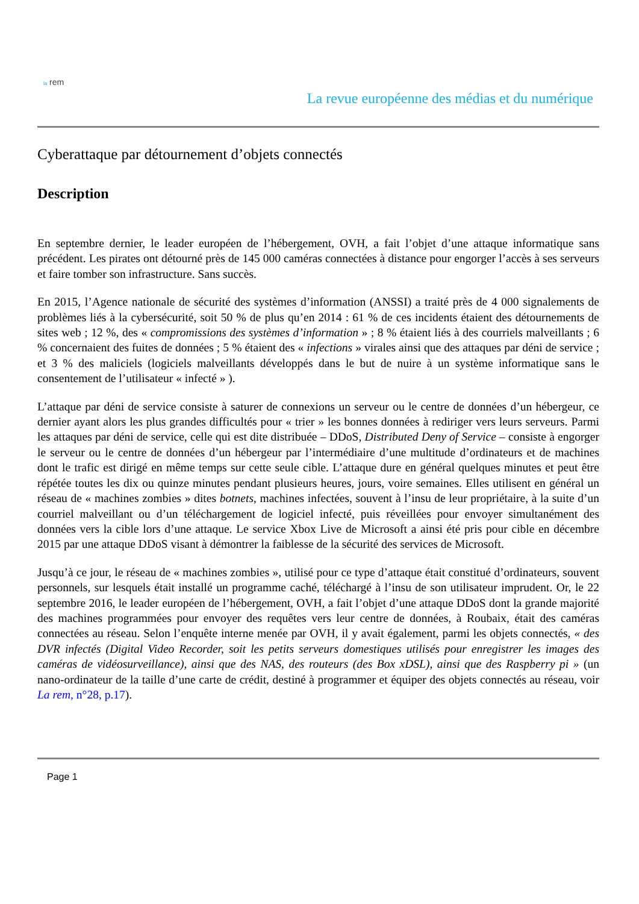la rem
La revue européenne des médias et du numérique
Cyberattaque par détournement d’objets connectés
Description
En septembre dernier, le leader européen de l’hébergement, OVH, a fait l’objet d’une attaque informatique sans précédent. Les pirates ont détourné près de 145 000 caméras connectées à distance pour engorger l’accès à ses serveurs et faire tomber son infrastructure. Sans succès.
En 2015, l’Agence nationale de sécurité des systèmes d’information (ANSSI) a traité près de 4 000 signalements de problèmes liés à la cybersécurité, soit 50 % de plus qu’en 2014 : 61 % de ces incidents étaient des détournements de sites web ; 12 %, des « compromissions des systèmes d’information » ; 8 % étaient liés à des courriels malveillants ; 6 % concernaient des fuites de données ; 5 % étaient des « infections » virales ainsi que des attaques par déni de service ; et 3 % des maliciels (logiciels malveillants développés dans le but de nuire à un système informatique sans le consentement de l’utilisateur « infecté » ).
L’attaque par déni de service consiste à saturer de connexions un serveur ou le centre de données d’un hébergeur, ce dernier ayant alors les plus grandes difficultés pour « trier » les bonnes données à rediriger vers leurs serveurs. Parmi les attaques par déni de service, celle qui est dite distribuée – DDoS, Distributed Deny of Service – consiste à engorger le serveur ou le centre de données d’un hébergeur par l’intermédiaire d’une multitude d’ordinateurs et de machines dont le trafic est dirigé en même temps sur cette seule cible. L’attaque dure en général quelques minutes et peut être répétée toutes les dix ou quinze minutes pendant plusieurs heures, jours, voire semaines. Elles utilisent en général un réseau de « machines zombies » dites botnets, machines infectées, souvent à l’insu de leur propriétaire, à la suite d’un courriel malveillant ou d’un téléchargement de logiciel infecté, puis réveillées pour envoyer simultanément des données vers la cible lors d’une attaque. Le service Xbox Live de Microsoft a ainsi été pris pour cible en décembre 2015 par une attaque DDoS visant à démontrer la faiblesse de la sécurité des services de Microsoft.
Jusqu’à ce jour, le réseau de « machines zombies », utilisé pour ce type d’attaque était constitué d’ordinateurs, souvent personnels, sur lesquels était installé un programme caché, téléchargé à l’insu de son utilisateur imprudent. Or, le 22 septembre 2016, le leader européen de l’hébergement, OVH, a fait l’objet d’une attaque DDoS dont la grande majorité des machines programmées pour envoyer des requêtes vers leur centre de données, à Roubaix, était des caméras connectées au réseau. Selon l’enquête interne menée par OVH, il y avait également, parmi les objets connectés, « des DVR infectés (Digital Video Recorder, soit les petits serveurs domestiques utilisés pour enregistrer les images des caméras de vidéosurveillance), ainsi que des NAS, des routeurs (des Box xDSL), ainsi que des Raspberry pi » (un nano-ordinateur de la taille d’une carte de crédit, destiné à programmer et équiper des objets connectés au réseau, voir La rem, n°28, p.17).
Page 1